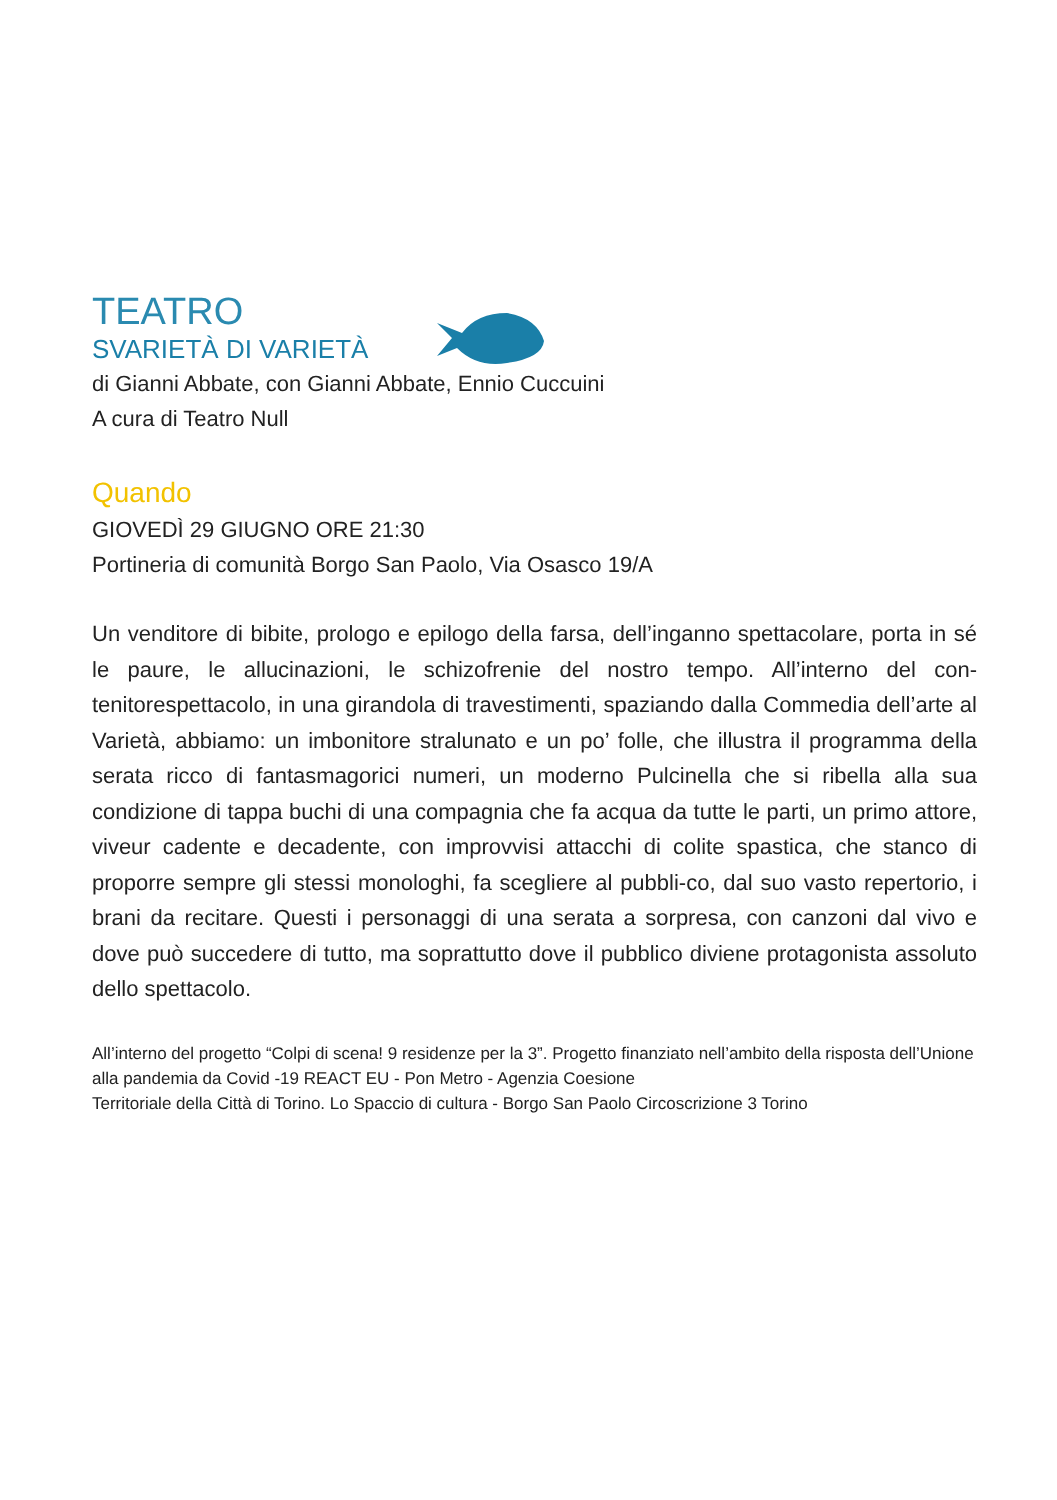TEATRO
SVARIETÀ DI VARIETÀ
di Gianni Abbate, con Gianni Abbate, Ennio Cuccuini
A cura di Teatro Null
Quando
GIOVEDÌ 29 GIUGNO ORE 21:30
Portineria di comunità Borgo San Paolo, Via Osasco 19/A
Un venditore di bibite, prologo e epilogo della farsa, dell’inganno spettacolare, porta in sé le paure, le allucinazioni, le schizofrenie del nostro tempo. All’interno del con-tenitorespettacolo, in una girandola di travestimenti, spaziando dalla Commedia dell’arte al Varietà, abbiamo: un imbonitore stralunato e un po’ folle, che illustra il programma della serata ricco di fantasmagorici numeri, un moderno Pulcinella che si ribella alla sua condizione di tappa buchi di una compagnia che fa acqua da tutte le parti, un primo attore, viveur cadente e decadente, con improvvisi attacchi di colite spastica, che stanco di proporre sempre gli stessi monologhi, fa scegliere al pubbli-co, dal suo vasto repertorio, i brani da recitare. Questi i personaggi di una serata a sorpresa, con canzoni dal vivo e dove può succedere di tutto, ma soprattutto dove il pubblico diviene protagonista assoluto dello spettacolo.
All’interno del progetto “Colpi di scena! 9 residenze per la 3”. Progetto finanziato nell’ambito della risposta dell’Unione alla pandemia da Covid -19 REACT EU - Pon Metro - Agenzia Coesione
Territoriale della Città di Torino. Lo Spaccio di cultura - Borgo San Paolo Circoscrizione 3 Torino